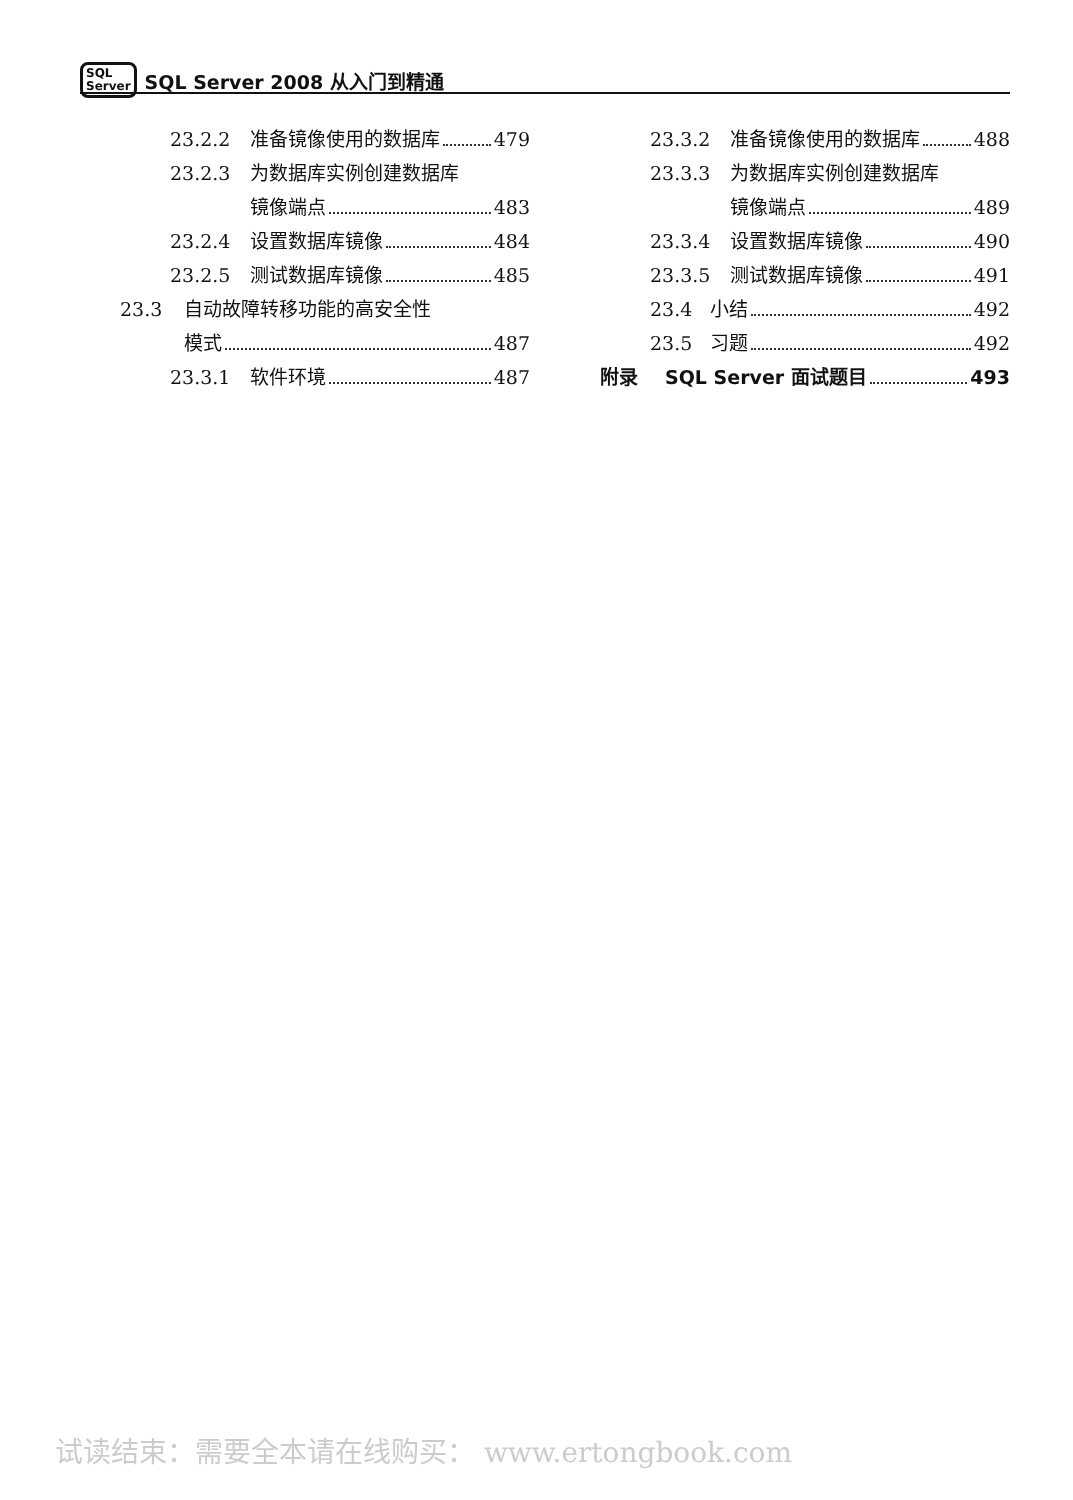SQL
Server SQL Server 2008 从入门到精通
23.2.2 准备镜像使用的数据库 479
23.2.3 为数据库实例创建数据库
镜像端点 483
23.2.4 设置数据库镜像 484
23.2.5 测试数据库镜像 485
23.3 自动故障转移功能的高安全性
模式 487
23.3.1 软件环境 487
23.3.2 准备镜像使用的数据库 488
23.3.3 为数据库实例创建数据库
镜像端点 489
23.3.4 设置数据库镜像 490
23.3.5 测试数据库镜像 491
23.4 小结 492
23.5 习题 492
附录 SQL Server 面试题目 493
试读结束：需要全本请在线购买： www.ertongbook.com